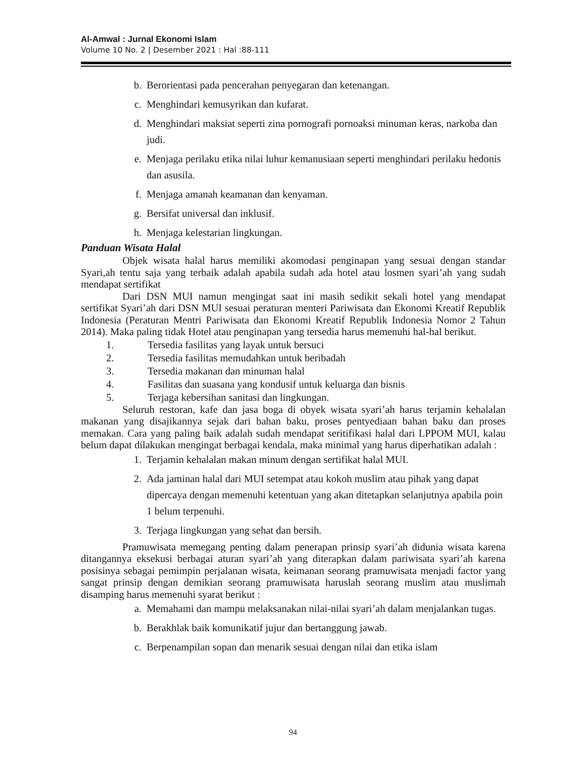Al-Amwal : Jurnal Ekonomi Islam
Volume 10 No. 2 | Desember 2021 : Hal :88-111
b. Berorientasi pada pencerahan penyegaran dan ketenangan.
c. Menghindari kemusyrikan dan kufarat.
d. Menghindari maksiat seperti zina pornografi pornoaksi minuman keras, narkoba dan judi.
e. Menjaga perilaku etika nilai luhur kemanusiaan seperti menghindari perilaku hedonis dan asusila.
f. Menjaga amanah keamanan dan kenyaman.
g. Bersifat universal dan inklusif.
h. Menjaga kelestarian lingkungan.
Panduan Wisata Halal
Objek wisata halal harus memiliki akomodasi penginapan yang sesuai dengan standar Syari,ah tentu saja yang terbaik adalah apabila sudah ada hotel atau losmen syari’ah yang sudah mendapat sertifikat
Dari DSN MUI namun mengingat saat ini masih sedikit sekali hotel yang mendapat sertifikat Syari’ah dari DSN MUI sesuai peraturan menteri Pariwisata dan Ekonomi Kreatif Republik Indonesia (Peraturan Mentri Pariwisata dan Ekonomi Kreatif Republik Indonesia Nomor 2 Tahun 2014). Maka paling tidak Hotel atau penginapan yang tersedia harus memenuhi hal-hal berikut.
1. Tersedia fasilitas yang layak untuk bersuci
2. Tersedia fasilitas memudahkan untuk beribadah
3. Tersedia makanan dan minuman halal
4. Fasilitas dan suasana yang kondusif untuk keluarga dan bisnis
5. Terjaga kebersihan sanitasi dan lingkungan.
Seluruh restoran, kafe dan jasa boga di obyek wisata syari’ah harus terjamin kehalalan makanan yang disajikannya sejak dari bahan baku, proses pentyediaan bahan baku dan proses memakan. Cara yang paling baik adalah sudah mendapat seritifikasi halal dari LPPOM MUI, kalau belum dapat dilakukan mengingat berbagai kendala, maka minimal yang harus diperhatikan adalah :
1. Terjamin kehalalan makan minum dengan sertifikat halal MUI.
2. Ada jaminan halal dari MUI setempat atau kokoh muslim atau pihak yang dapat dipercaya dengan memenuhi ketentuan yang akan ditetapkan selanjutnya apabila poin 1 belum terpenuhi.
3. Terjaga lingkungan yang sehat dan bersih.
Pramuwisata memegang penting dalam penerapan prinsip syari’ah didunia wisata karena ditangannya eksekusi berbagai aturan syari’ah yang diterapkan dalam pariwisata syari’ah karena posisinya sebagai pemimpin perjalanan wisata, keimanan seorang pramuwisata menjadi factor yang sangat prinsip dengan demikian seorang pramuwisata haruslah seorang muslim atau muslimah disamping harus memenuhi syarat berikut :
a. Memahami dan mampu melaksanakan nilai-nilai syari’ah dalam menjalankan tugas.
b. Berakhlak baik komunikatif jujur dan bertanggung jawab.
c. Berpenampilan sopan dan menarik sesuai dengan nilai dan etika islam
94